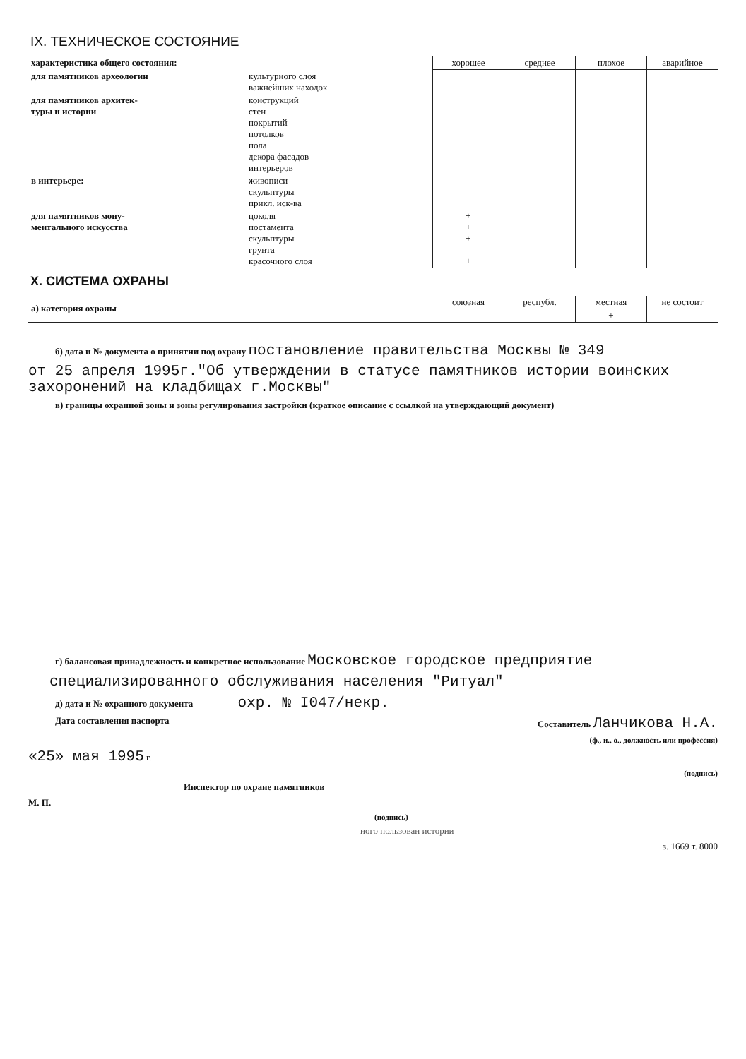IX. ТЕХНИЧЕСКОЕ СОСТОЯНИЕ
| характеристика общего состояния: | | хорошее | среднее | плохое | аварийное |
| --- | --- | --- | --- | --- | --- |
| для памятников археологии | культурного слоя важнейших находок | | | | |
| для памятников архитек- туры и истории | конструкций стен покрытий потолков пола декора фасадов интерьеров | | | | |
| в интерьере: | живописи скульптуры прикл. иск-ва | | | | |
| для памятников мону- ментального искусства | цоколя постамента скульптуры грунта красочного слоя | + + + + | | | |
X. СИСТЕМА ОХРАНЫ
| а) категория охраны | союзная | республ. | местная | не состоит |
| | | | + | |
б) дата и № документа о принятии под охрану постановление правительства Москвы № 349
от 25 апреля 1995г."Об утверждении в статусе памятников истории воинских захоронений на кладбищах г.Москвы"
в) границы охранной зоны и зоны регулирования застройки (краткое описание с ссылкой на утверждающий документ)
г) балансовая принадлежность и конкретное использование Московское городское предприятие
специализированного обслуживания населения "Ритуал"
д) дата и № охранного документа охр. № I047/некр.
Дата составления паспорта Составитель Ланчикова Н.А.
(ф., и., о., должность или профессия)
«25» мая 1995 г.
(подпись)
Инспектор по охране памятников________________________
М. П.
(подпись)
ного пользован истории
з. 1669 т. 8000